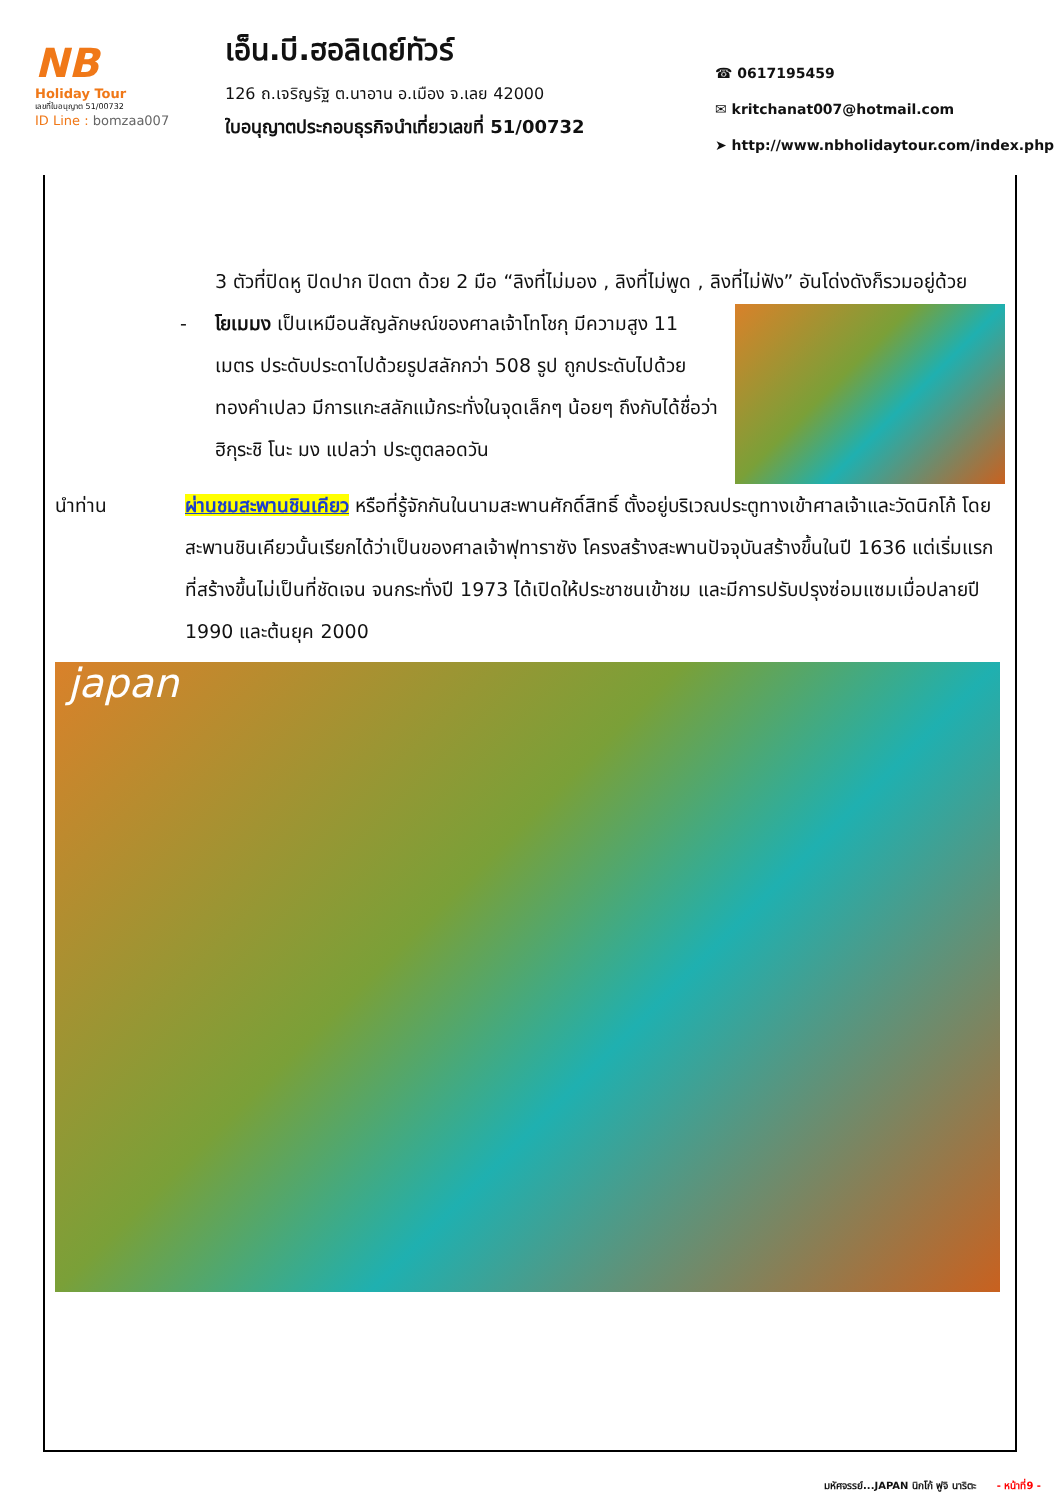NB
Holiday Tour
เลขที่ใบอนุญาต 51/00732
ID Line : bomzaa007
เอ็น.บี.ฮอลิเดย์ทัวร์
126 ถ.เจริญรัฐ ต.นาอาน อ.เมือง จ.เลย 42000
ใบอนุญาตประกอบธุรกิจนำเที่ยวเลขที่ 51/00732
☎ 0617195459
✉ kritchanat007@hotmail.com
➤ http://www.nbholidaytour.com/index.php
3 ตัวที่ปิดหู ปิดปาก ปิดตา ด้วย 2 มือ “ลิงที่ไม่มอง , ลิงที่ไม่พูด , ลิงที่ไม่ฟัง” อันโด่งดังก็รวมอยู่ด้วย
- โยเมมง เป็นเหมือนสัญลักษณ์ของศาลเจ้าโทโชกุ มีความสูง 11 เมตร ประดับประดาไปด้วยรูปสลักกว่า 508 รูป ถูกประดับไปด้วยทองคำเปลว มีการแกะสลักแม้กระทั่งในจุดเล็กๆ น้อยๆ ถึงกับได้ชื่อว่า ฮิกุระชิ โนะ มง แปลว่า ประตูตลอดวัน
นำท่าน ผ่านชมสะพานชินเคียว หรือที่รู้จักกันในนามสะพานศักดิ์สิทธิ์ ตั้งอยู่บริเวณประตูทางเข้าศาลเจ้าและวัดนิกโก้ โดยสะพานชินเคียวนั้นเรียกได้ว่าเป็นของศาลเจ้าฟุทาราซัง โครงสร้างสะพานปัจจุบันสร้างขึ้นในปี 1636 แต่เริ่มแรกที่สร้างขึ้นไม่เป็นที่ชัดเจน จนกระทั่งปี 1973 ได้เปิดให้ประชาชนเข้าชม และมีการปรับปรุงซ่อมแซมเมื่อปลายปี 1990 และต้นยุค 2000
japan
มหัศจรรย์...JAPAN นิกโก้ ฟูจิ นาริตะ - หน้าที่9 -